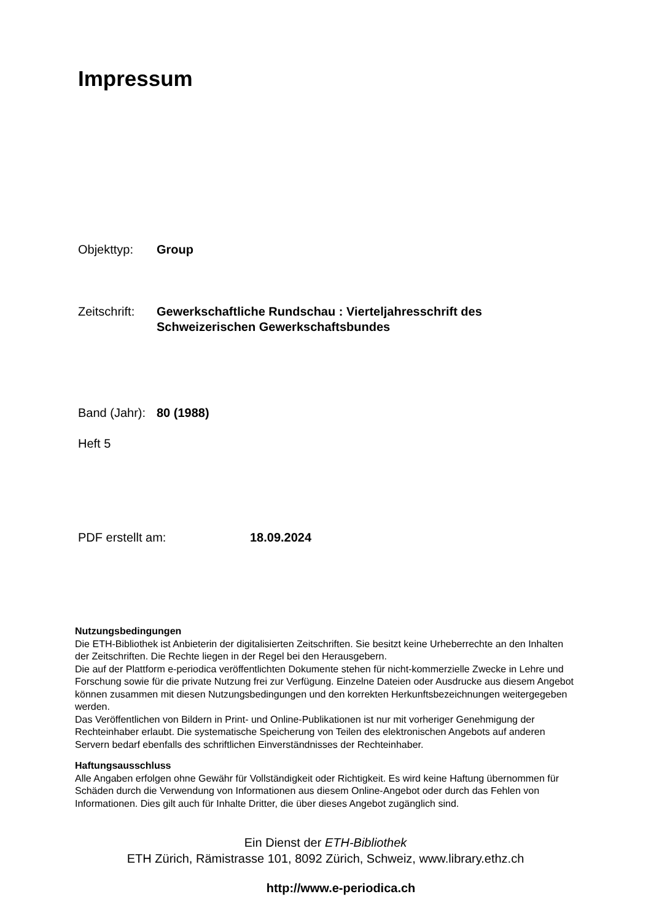Impressum
Objekttyp: Group
Zeitschrift:
Gewerkschaftliche Rundschau : Vierteljahresschrift des
Schweizerischen Gewerkschaftsbundes
Band (Jahr):
80 (1988)
Heft 5
PDF erstellt am: 18.09.2024
Nutzungsbedingungen
Die ETH-Bibliothek ist Anbieterin der digitalisierten Zeitschriften. Sie besitzt keine Urheberrechte an den Inhalten der Zeitschriften. Die Rechte liegen in der Regel bei den Herausgebern.
Die auf der Plattform e-periodica veröffentlichten Dokumente stehen für nicht-kommerzielle Zwecke in Lehre und Forschung sowie für die private Nutzung frei zur Verfügung. Einzelne Dateien oder Ausdrucke aus diesem Angebot können zusammen mit diesen Nutzungsbedingungen und den korrekten Herkunftsbezeichnungen weitergegeben werden.
Das Veröffentlichen von Bildern in Print- und Online-Publikationen ist nur mit vorheriger Genehmigung der Rechteinhaber erlaubt. Die systematische Speicherung von Teilen des elektronischen Angebots auf anderen Servern bedarf ebenfalls des schriftlichen Einverständnisses der Rechteinhaber.
Haftungsausschluss
Alle Angaben erfolgen ohne Gewähr für Vollständigkeit oder Richtigkeit. Es wird keine Haftung übernommen für Schäden durch die Verwendung von Informationen aus diesem Online-Angebot oder durch das Fehlen von Informationen. Dies gilt auch für Inhalte Dritter, die über dieses Angebot zugänglich sind.
Ein Dienst der ETH-Bibliothek
ETH Zürich, Rämistrasse 101, 8092 Zürich, Schweiz, www.library.ethz.ch
http://www.e-periodica.ch